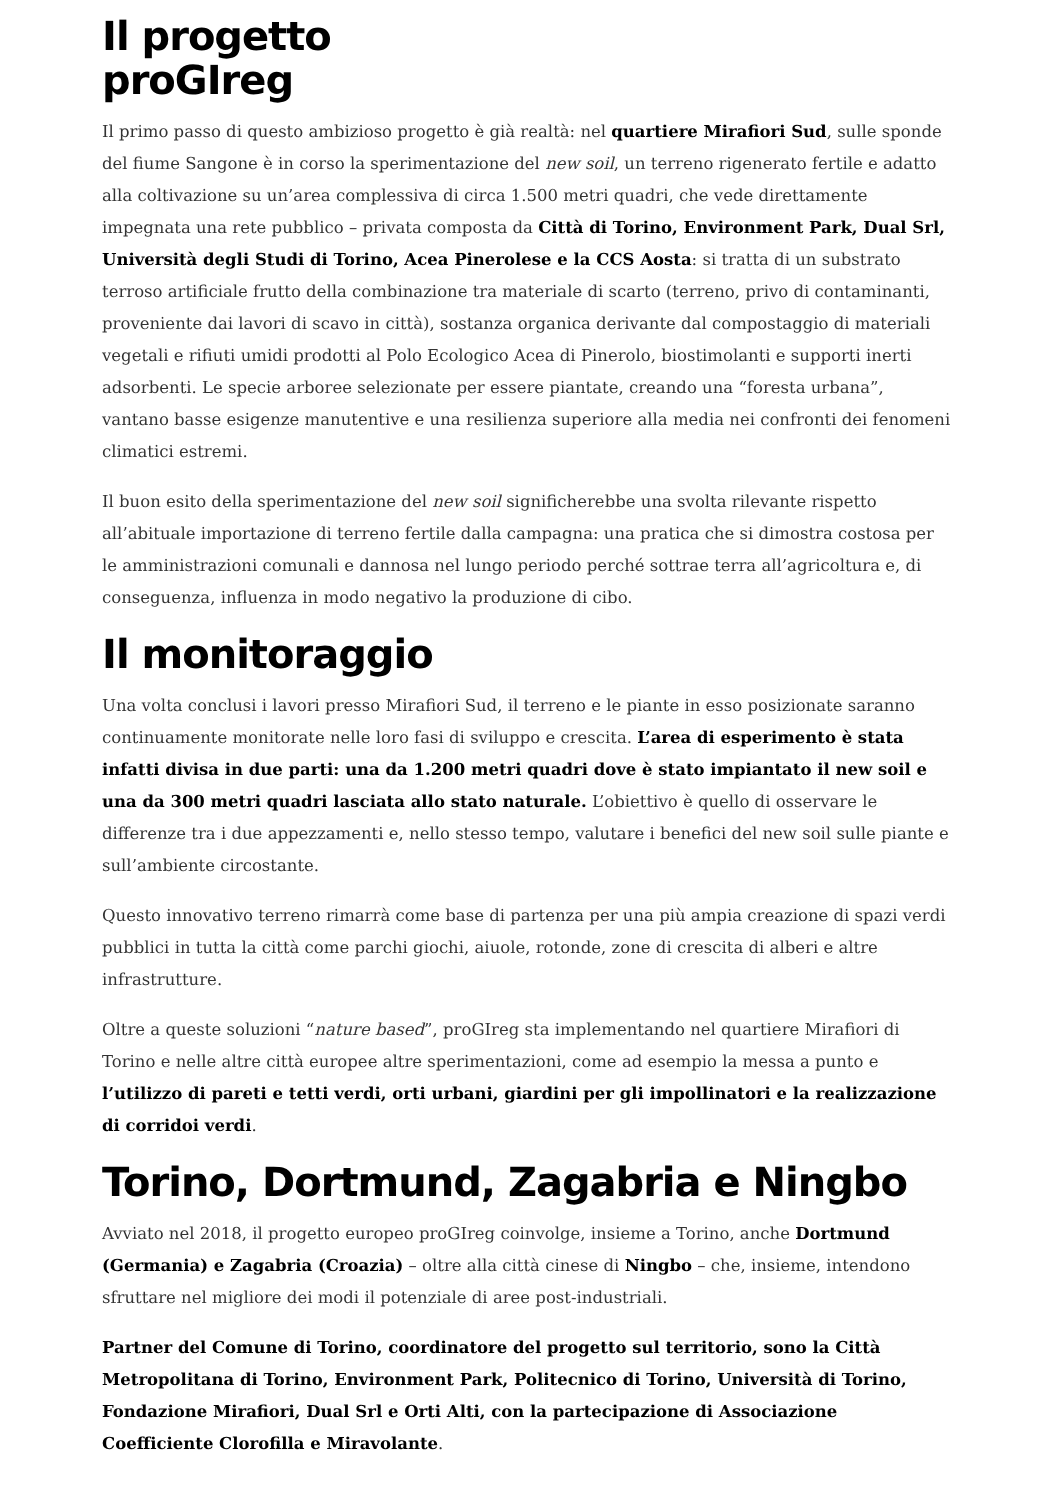Il progetto
proGIreg
Il primo passo di questo ambizioso progetto è già realtà: nel quartiere Mirafiori Sud, sulle sponde del fiume Sangone è in corso la sperimentazione del new soil, un terreno rigenerato fertile e adatto alla coltivazione su un’area complessiva di circa 1.500 metri quadri, che vede direttamente impegnata una rete pubblico – privata composta da Città di Torino, Environment Park, Dual Srl, Università degli Studi di Torino, Acea Pinerolese e la CCS Aosta: si tratta di un substrato terroso artificiale frutto della combinazione tra materiale di scarto (terreno, privo di contaminanti, proveniente dai lavori di scavo in città), sostanza organica derivante dal compostaggio di materiali vegetali e rifiuti umidi prodotti al Polo Ecologico Acea di Pinerolo, biostimolanti e supporti inerti adsorbenti. Le specie arboree selezionate per essere piantate, creando una “foresta urbana”, vantano basse esigenze manutentive e una resilienza superiore alla media nei confronti dei fenomeni climatici estremi.
Il buon esito della sperimentazione del new soil significherebbe una svolta rilevante rispetto all’abituale importazione di terreno fertile dalla campagna: una pratica che si dimostra costosa per le amministrazioni comunali e dannosa nel lungo periodo perché sottrae terra all’agricoltura e, di conseguenza, influenza in modo negativo la produzione di cibo.
Il monitoraggio
Una volta conclusi i lavori presso Mirafiori Sud, il terreno e le piante in esso posizionate saranno continuamente monitorate nelle loro fasi di sviluppo e crescita. L’area di esperimento è stata infatti divisa in due parti: una da 1.200 metri quadri dove è stato impiantato il new soil e una da 300 metri quadri lasciata allo stato naturale. L’obiettivo è quello di osservare le differenze tra i due appezzamenti e, nello stesso tempo, valutare i benefici del new soil sulle piante e sull’ambiente circostante.
Questo innovativo terreno rimarrà come base di partenza per una più ampia creazione di spazi verdi pubblici in tutta la città come parchi giochi, aiuole, rotonde, zone di crescita di alberi e altre infrastrutture.
Oltre a queste soluzioni “nature based”, proGIreg sta implementando nel quartiere Mirafiori di Torino e nelle altre città europee altre sperimentazioni, come ad esempio la messa a punto e l’utilizzo di pareti e tetti verdi, orti urbani, giardini per gli impollinatori e la realizzazione di corridoi verdi.
Torino, Dortmund, Zagabria e Ningbo
Avviato nel 2018, il progetto europeo proGIreg coinvolge, insieme a Torino, anche Dortmund (Germania) e Zagabria (Croazia) – oltre alla città cinese di Ningbo – che, insieme, intendono sfruttare nel migliore dei modi il potenziale di aree post-industriali.
Partner del Comune di Torino, coordinatore del progetto sul territorio, sono la Città Metropolitana di Torino, Environment Park, Politecnico di Torino, Università di Torino, Fondazione Mirafiori, Dual Srl e Orti Alti, con la partecipazione di Associazione Coefficiente Clorofilla e Miravolante.